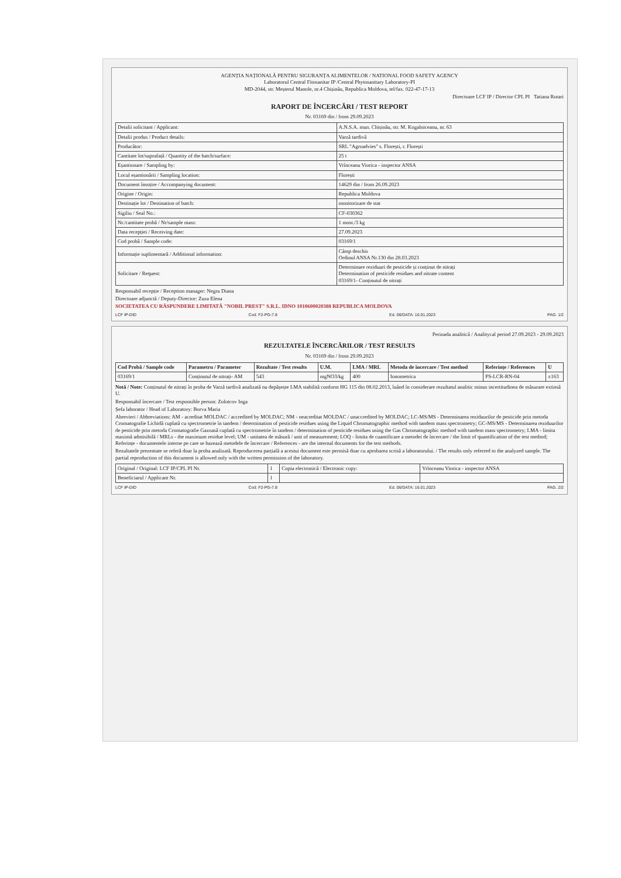AGENȚIA NAȚIONALĂ PENTRU SIGURANȚA ALIMENTELOR / NATIONAL FOOD SAFETY AGENCY
Laboratorul Central Fitosanitar IP /Central Phytosanitary Laboratory-PI
MD-2044, str. Meșterul Manole, nr.4 Chișinău, Republica Moldova, tel/fax. 022-47-17-13
Directoare LCF IP / Director CPL PI Tatiana Rotari
RAPORT DE ÎNCERCĂRI / TEST REPORT
Nr. 03169 din / from 29.09.2023
| Detalii solicitant / Applicant: | A.N.S.A. mun. Chișinău, str. M. Kogalniceanu, nr. 63 |
| Detalii produs / Product details: | Varză tardivă |
| Producător: | SRL "Agroadvies" s. Florești, r. Florești |
| Cantitate lot/suprafață / Quantity of the batch/surface: | 25 t |
| Eșantionare / Sampling by: | Vrînceanu Viorica - inspector ANSA |
| Locul eșantionării / Sampling location: | Florești |
| Document însoțire / Accompanying document: | 14629 din / from 26.09.2023 |
| Origine / Origin: | Republica Moldova |
| Destinație lot / Destination of batch: | monitorizare de stat |
| Sigiliu / Seal No.: | CF-030362 |
| Nr./cantitate probă / Nr/sample mass: | 1 most./3 kg |
| Data recepției / Receiving date: | 27.09.2023 |
| Cod probă / Sample code: | 03169/1 |
| Informație suplimentară / Additional information: | Câmp deschis Ordinul ANSA Nr.130 din 28.03.2023 |
| Solicitare / Request: | Determinare reziduuri de pesticide și conținut de nitrați Determination of pesticide residues and nitrate content 03169/1- Conținutul de nitrați |
Responsabil recepție / Reception manager: Negru Diana
Directoare adjunctă / Deputy-Director: Zuza Elena
SOCIETATEA CU RĂSPUNDERE LIMITATĂ "NOBIL PREST" S.R.L. IDNO 1010600020388 REPUBLICA MOLDOVA
LCF IP-DID Cod: F2-PG-7.8 Ed. 06/DATA: 16.01.2023 PAG. 1/2
Perioada analitică / Analitycal period 27.09.2023 - 29.09.2023
REZULTATELE ÎNCERCĂRILOR / TEST RESULTS
Nr. 03169 din / from 29.09.2023
| Cod Probă / Sample code | Parametru / Parameter | Rezultate / Test results | U.M. | LMA / MRL | Metoda de încercare / Test method | Referințe / References | U |
| --- | --- | --- | --- | --- | --- | --- | --- |
| 03169/1 | Conținutul de nitrați- AM | 543 | mgNO3/kg | 400 | Ionometrica | PS-LCR-RN-04 | ±163 |
Notă / Note: Conținutul de nitrați în proba de Varză tardivă analizată nu depășește LMA stabilită conform HG 115 din 08.02.2013, luând în considerare rezultatul analitic minus incertitudinea de măsurare extinsă U.
Responsabil încercare / Test responsible person: Zolotcov Inga
Șefa laborator / Head of Laboratory: Borva Maria
Abrevieri / Abbreviations: AM - acreditat MOLDAC / accredited by MOLDAC; NM - neacreditat MOLDAC / unaccredited by MOLDAC; LC-MS/MS - Determinarea reziduurilor de pesticide prin metoda Cromatografie Lichidă cuplată cu spectrometrie în tandem / determination of pesticide residues using the Liquid Chromatographic method with tandem mass spectrometry; GC-MS/MS - Determinarea reziduurilor de pesticide prin metoda Cromatografie Gazoasă cuplată cu spectrometrie în tandem / determination of pesticide residues using the Gas Chromatographic method with tandem mass spectrometry; LMA - limita maximă admisibilă / MRLs - the maximum residue level; UM - unitatea de măsură / unit of measurement; LOQ - limita de cuantificare a metodei de încercare / the limit of quantification of the test method; Referințe - documentele interne pe care se bazează metodele de încercare / References - are the internal documents for the test methods.
Rezultatele prezentate se referă doar la proba analizată. Reproducerea parțială a acestui document este permisă doar cu aprobarea scrisă a laboratorului. / The results only referred to the analyzed sample. The partial reproduction of this document is allowed only with the written permission of the laboratory.
| Original / Original: LCF IP/CPL PI Nr. | 1 | Copia electronică / Electronic copy: | Vrînceanu Viorica - inspector ANSA |
| Beneficiarul / Applicant Nr. | 1 | | |
LCF IP-DID Cod: F2-PG-7.8 Ed. 06/DATA: 16.01.2023 PAG. 2/2